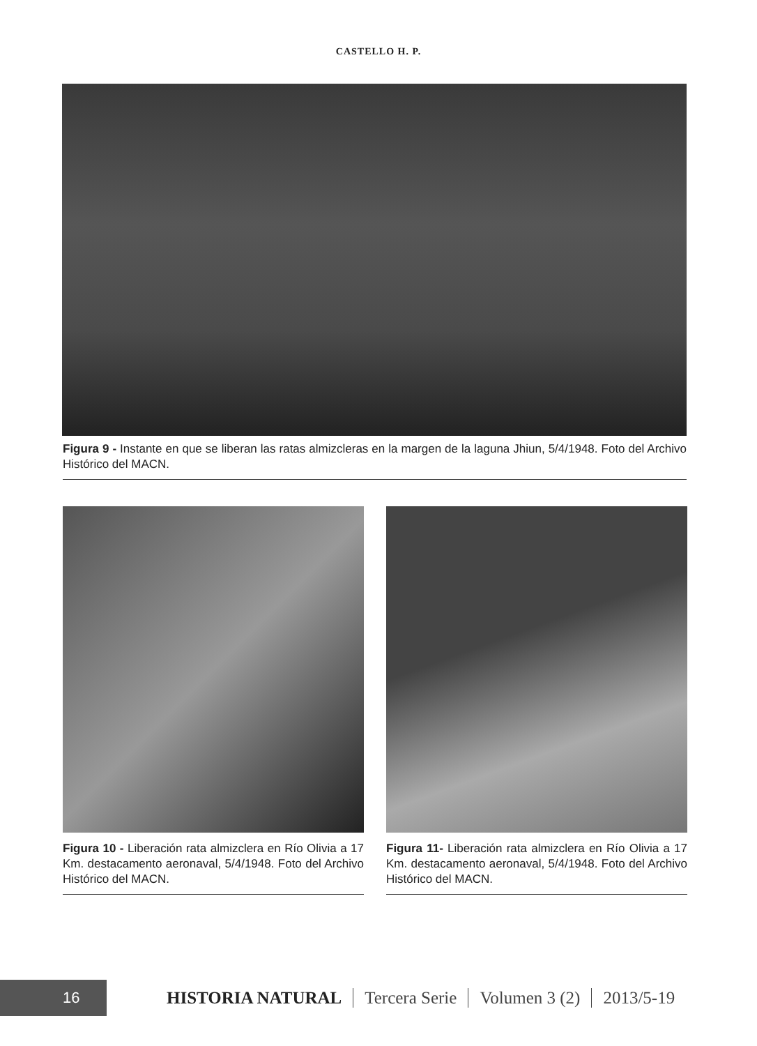CASTELLO H. P.
Figura 9 - Instante en que se liberan las ratas almizcleras en la margen de la laguna Jhiun, 5/4/1948. Foto del Archivo Histórico del MACN.
Figura 10 - Liberación rata almizclera en Río Olivia a 17 Km. destacamento aeronaval, 5/4/1948. Foto del Archivo Histórico del MACN.
Figura 11- Liberación rata almizclera en Río Olivia a 17 Km. destacamento aeronaval, 5/4/1948. Foto del Archivo Histórico del MACN.
16
HISTORIA NATURAL Tercera Serie Volumen 3 (2) 2013/5-19